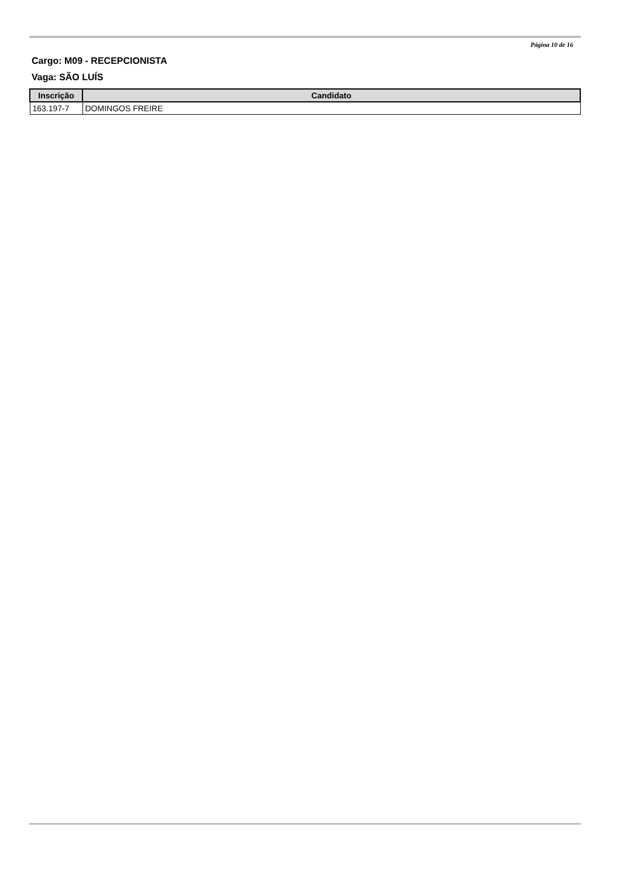Página 10 de 16
Cargo: M09 - RECEPCIONISTA
Vaga: SÃO LUÍS
| Inscrição | Candidato |
| --- | --- |
| 163.197-7 | DOMINGOS FREIRE |